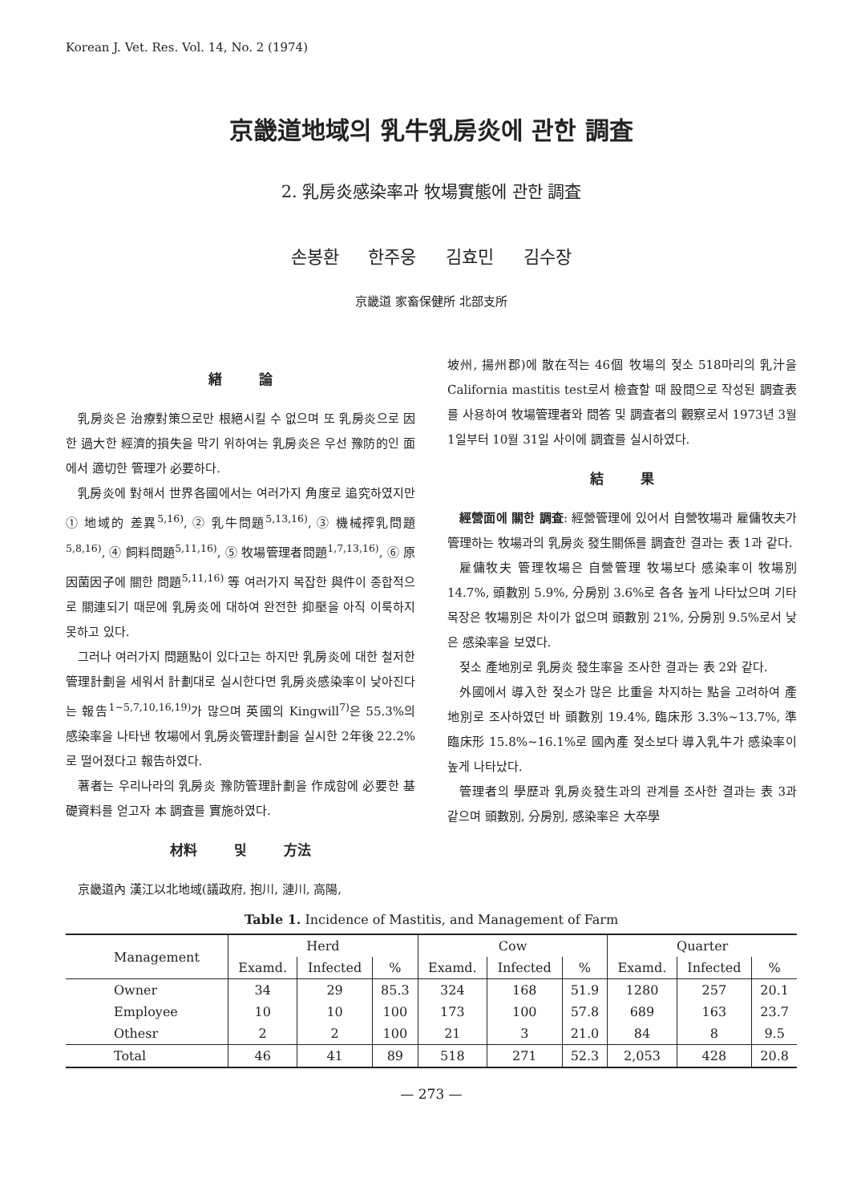Korean J. Vet. Res. Vol. 14, No. 2 (1974)
京畿道地域의 乳牛乳房炎에 관한 調査
2. 乳房炎感染率과 牧場實態에 관한 調査
손봉환 한주웅 김효민 김수장
京畿道 家畜保健所 北部支所
緖 論
乳房炎은 治療對策으로만 根絕시킬 수 없으며 또 乳房炎으로 因한 過大한 經濟的損失을 막기 위하여는 乳房炎은 우선 豫防的인 面에서 適切한 管理가 必要하다.
乳房炎에 對해서 世界各國에서는 여러가지 角度로 追究하였지만 ① 地域的 差異<sup>5,16)</sup>, ② 乳牛問題<sup>5,13,16)</sup>, ③ 機械搾乳問題<sup>5,8,16)</sup>, ④ 飼料問題<sup>5,11,16)</sup>, ⑤ 牧場管理者問題<sup>1,7,13,16)</sup>, ⑥ 原因菌因子에 關한 問題<sup>5,11,16)</sup> 等 여러가지 복잡한 與件이 종합적으로 關連되기 때문에 乳房炎에 대하여 완전한 抑壓을 아직 이룩하지 못하고 있다.
그러나 여러가지 問題點이 있다고는 하지만 乳房炎에 대한 철저한 管理計劃을 세워서 計劃대로 실시한다면 乳房炎感染率이 낮아진다는 報告<sup>1~5,7,10,16,19)</sup>가 많으며 英國의 Kingwill<sup>7)</sup>은 55.3%의 感染率을 나타낸 牧場에서 乳房炎管理計劃을 실시한 2年後 22.2%로 떨어졌다고 報告하였다.
著者는 우리나라의 乳房炎 豫防管理計劃을 作成함에 必要한 基礎資料를 얻고자 本 調査를 實施하였다.
材料 및 方法
京畿道內 漢江以北地域(議政府, 抱川, 漣川, 高陽,
坡州, 揚州郡)에 散在적는 46個 牧場의 젖소 518마리의 乳汁을 California mastitis test로서 檢査할 때 設問으로 작성된 調査表를 사용하여 牧場管理者와 問答 및 調査者의 觀察로서 1973년 3월 1일부터 10월 31일 사이에 調査를 실시하였다.
結 果
經營面에 關한 調査: 經營管理에 있어서 自營牧場과 雇傭牧夫가 管理하는 牧場과의 乳房炎 發生關係를 調査한 결과는 表 1과 같다.
雇傭牧夫 管理牧場은 自營管理 牧場보다 感染率이 牧場別 14.7%, 頭數別 5.9%, 分房別 3.6%로 各各 높게 나타났으며 기타 목장은 牧場別은 차이가 없으며 頭數別 21%, 分房別 9.5%로서 낮은 感染率을 보였다.
젖소 產地別로 乳房炎 發生率을 조사한 결과는 表 2와 같다.
外國에서 導入한 젖소가 많은 比重을 차지하는 點을 고려하여 產地別로 조사하였던 바 頭數別 19.4%, 臨床形 3.3%~13.7%, 準臨床形 15.8%~16.1%로 國內產 젖소보다 導入乳牛가 感染率이 높게 나타났다.
管理者의 學歷과 乳房炎發生과의 관계를 조사한 결과는 表 3과 같으며 頭數別, 分房別, 感染率은 大卒學
Table 1. Incidence of Mastitis, and Management of Farm
| Management | Herd | | | Cow | | | Quarter | | |
| --- | --- | --- | --- | --- | --- | --- | --- | --- | --- |
| | Examd. | Infected | % | Examd. | Infected | % | Examd. | Infected | % |
| Owner | 34 | 29 | 85.3 | 324 | 168 | 51.9 | 1280 | 257 | 20.1 |
| Employee | 10 | 10 | 100 | 173 | 100 | 57.8 | 689 | 163 | 23.7 |
| Othesr | 2 | 2 | 100 | 21 | 3 | 21.0 | 84 | 8 | 9.5 |
| Total | 46 | 41 | 89 | 518 | 271 | 52.3 | 2,053 | 428 | 20.8 |
— 273 —